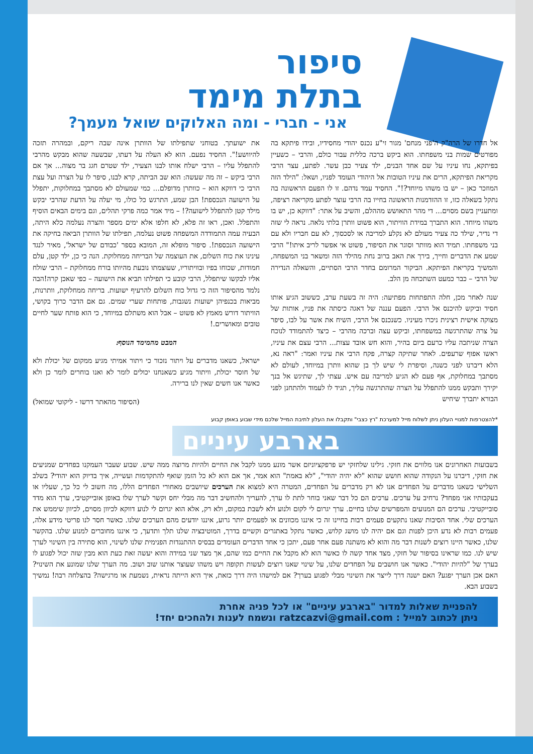סיפור
בתלת מימד
אני - חברי - ומה האלוקים שואל מעמך?
אל חדרו של הרה"ק ה'פני מנחם' מגור זי"ע נכנס יהודי מחסידיו, ובידו פיתקא בה מפורטים שמות בני משפחתו. הוא ביקש ברכה כללית עבור כולם, והרבי – כשעיין בפיתקא, נחו עיניו על שם אחד הבנים, ילד צעיר כבן עשר. לפתע, עצר הרבי מקריאת הפיתקא, הרים את עיניו הטובות אל היהודי העומד לפניו, ושאל: "הילד הזה המוזכר כאן – יש בו משהו מיוחד?!". החסיד עמד נדהם. זו לו הפעם הראשונה בה נתקל בשאלה כזו, זו ההזדמנות הראשונה בחייו בה הרבי עוצר לפתע מקריאה רציפה, ומתעניין בשם מסוים... די מהר התאושש מההלם, והשיב על אתר: "דווקא כן, יש בו משהו מיוחד. הוא התברך במידת הוויתור, הוא פשוט וותרן בלתי נלאה. נראה לי שזה די נדיר, שילד כה צעיר מעולם לא נקלע למריבה או לסכסוך, לא עם חבריו ולא עם בני משפחתו. תמיד הוא מוותר וסוגר את הסיפור, פשוט אי אפשר לריב איתו!" הרבי שמע את הדברים וחייך, בירך את האב ברוב נחת מהילד הזה ומשאר בני המשפחה, והמשיך בקריאת הפיתקא. הביקור המרומם בחדר הרבי הסתיים, והשאלה הנדירה של הרבי – כבר כמעט השתכחה מן הלב.
שנה לאחר מכן, חלה התפתחות מפתיעה: היה זה בשעת ערב, כששוב הגיע אותו חסיד וביקש להיכנס אל הרבי. הפעם עננה של דאגה כיסתה את פניו, אותות של מצוקה אישית רצינית ניכרו מעיניו. כשנכנס אל הרבי, השיח את אשר על לבו, סיפר על צרה שהתרגשה במשפחתו, וביקש עצה וברכה מהרבי – כיצד להתמודד לנוכח הצרה שניתכה עליו כרעם ביום בהיר, והוא חש אובד עצות... הרבי עצם את עיניו, ראשו אפוף שרעפים. לאחר שתיקה קצרה, פקח הרבי את עיניו ואמר: "ראה נא, הלא דיברנו לפני כשנה, וסיפרת לי שיש לך בן שהוא וותרן במיוחד, לעולם לא מסתבך במחלוקת, אף פעם לא הגיע למריבה עם איש. עצתי לך, שתיגש אל בנך יקירך ותבקש ממנו להתפלל על הצרה שהתרגשה עליך, תגיד לו לעמוד ולהתחנן לפני הבורא יתברך שיחיש
את ישועתך. בטוחני שתפילתו של הוותרן אינה שבה ריקם, ובמהרה תזכה להיוושע!". החסיד נפעם. הוא לא העלה על דעתו, שבשעה שהוא מבקש מהרבי להתפלל עליו – הרבי ישלח אותו לבנו הצעיר, ילד שטרם חגג בר מצוה... אך אם הרבי ביקש – זה מה שעשה: הוא שב הביתה, קרא לבנו, סיפר לו על הצרה ועל עצת הרבי כי דווקא הוא – כוותרן מדופלם... כמי שמעולם לא מסתבך במחלוקות, יתפלל על הישועה הנכספת! הבן שמע, התרגש כל כולו, מי יעלה על הדעת שהרבי יבקש מילד קטן להתפלל לישועה?! – מיד אמר כמה פרקי תהלים, וגם בימים הבאים הוסיף והתפלל. ואכן, ראו זה פלא, לא חלפו אלא ימים מספר והצרה נעלמה כלא היתה, הבעיה עמה התמודדה המשפחה פשוט נעלמה, תפילתו של הוותרן הביאה בחיקה את הישועה הנכספת!. סיפור מופלא זה, המובא בספר 'כבודם של ישראל', מאיר לנגד עינינו את כוח השלום, את העוצמה של הבריחה ממחלוקת. הנה כי כן, ילד קטן, עלם חמודות, שכוחו בפיו ובוויתוריו, שעוצמתו נובעת מהיותו בורח ממחלוקת – הרבי שולח אליו לבקשו שיתפלל, הרבי קובע כי תפילתו תביא את הישועה – כפי שאכן קרה!הבה נלמד מהסיפור הזה כי גדול כוח השלום להרעיף ישועות. בריחה ממחלוקת, וותרנות, מביאות בכנפיהן ישועות נשגבות, פותחות שערי שמים. גם אם הדבר כרוך בקושי, הוויתור דורש מאמץ לא פשוט – אבל הוא משתלם במיוחד, כי הוא פותח שער לחיים טובים ומאושרים.!
המבט מהמימד הנוסף:
ישראל, כשאנו מדברים על ויתור נזכור כי ויתור אמיתי מגיע ממקום של יכולת ולא של חוסר יכולת, וויתור מגיע כשאנחנו יכולים לומר לא ואנו בוחרים לומר כן ולא כאשר אנו חשים שאין לנו ברירה.
(הסיפור מהאתר דרשו - ליקוטי שמואל)
*להצטרפות למנויי העלון ניתן לשלוח מייל למערכת "רץ כצבי" ותקבלו את העלון לתיבת המייל שלכם מידי שבוע באופן קבוע
בארבע עיניים
בשבועות האחרונים אנו מלווים את חזקי. גילינו שלחזקי יש פרפקציוניזם אשר מונע ממנו לקבל את החיים ולהיות מרוצה ממה שיש. שבוע שעבר העמקנו בפחדים שמניעים את חזקי, דיברנו על הנקודה שהוא חושש שהוא "לא יהיה יהודי", "לא באמת" הוא אמר, אך אם הוא לא כל הזמן שואף להתקדמות ועשייה, איך בדיוק הוא יהודי? בשלב השלישי כשאנו מדברים על הפחדים אנו לא רק מדברים על הפחדים, המטרה היא למצוא את הערכים שיושבים מאחורי הפחדים הללו, מה חשוב לי כל כך, שעליו או בעקבותיו אני מפחד? נרחיב על ערכים. ערכים הם כל דבר שאני בוחר לתת לו ערך, להעריך ולהחשיב דבר מה מבלי יחס וקשר לערך שלו באופן אובייקטיבי, ערך הוא מדד סובייקטיבי. ערכים הם המנועים והמפרשים שלנו בחיים. ערך יגרום לי לקום ולנוע ולא לשבת במקום, ולא רק, אלא הוא יגרום לי לנוע דווקא לכיוון מסוים, לכיוון שיממש את הערכים שלי. אחד הסיבות שאנו נתקעים פעמים רבות בחיינו זה כי איננו מכוונים או לפעמים יותר גרוע, איננו יודעים מהם הערכים שלנו. כאשר חסר לנו פריטי מידע אלה, פעמים רבות לא נדע היכן לפנות וגם אם יהיה לנו מושג קלוש, כאשר נתקל באתגרים וקשיים בדרך, המוטיבציה שלנו תלך ותדעך, כי איננו מחוברים למנוע שלנו. בהקשר שלנו, כאשר היינו רוצים לשנות דבר מה והוא לא משתנה פעם אחר פעם, יתכן כי אחד הדברים העומדים בבסיס ההתנגדות הפנימית שלנו לשינוי, הוא סתירה בין השינוי לערך שיש לנו. כמו שראינו בסיפור של חזקי, מצד אחד קשה לו כאשר הוא לא מקבל את החיים כמו שהם, אך מצד שני במידה והוא יעשה זאת כעת הוא מבין שזה יכול לפגוע לו בערך של "להיות יהודי". כאשר אנו חושבים על הפחדים שלנו, על שינוי שאנו רוצים לעשות תקופה ויש משהו שעוצר אותנו שוב ושוב. מה הערך שלנו שמונע את השינוי? האם אכן הערך יפגע? האם ישנה דרך לייצר את השינוי מבלי לפגוע בערך? אם למישהו היה דרך כזאת, איך היא הייתה נראית, נשמעת או מרגישה? בהצלחה רבה! נמשיך בשבוע הבא.
להפניית שאלות למדור "בארבע עיניים" או לכל פניה אחרת
ניתן לכתוב למייל : ratzcazvi@gmail.com ונשמח לענות ולהחכים יחד!